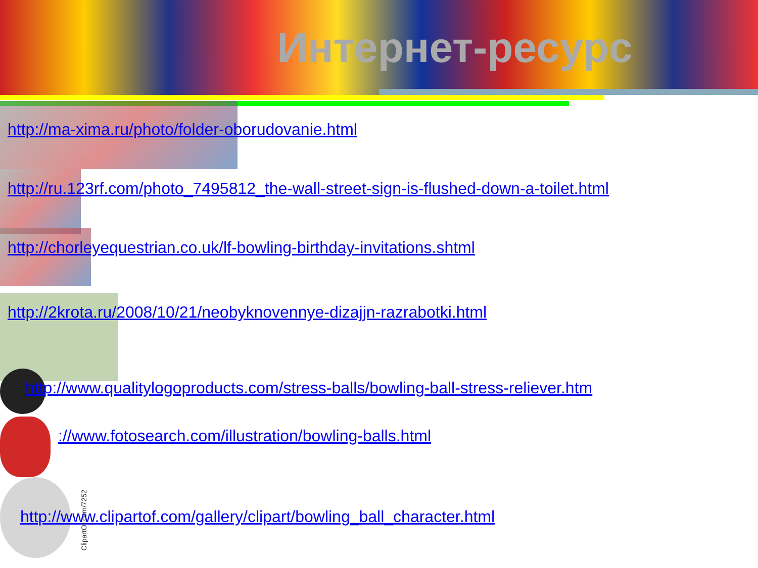Интернет-ресурс
http://ma-xima.ru/photo/folder-oborudovanie.html
http://ru.123rf.com/photo_7495812_the-wall-street-sign-is-flushed-down-a-toilet.html
http://chorleyequestrian.co.uk/lf-bowling-birthday-invitations.shtml
http://2krota.ru/2008/10/21/neobyknovennye-dizajjn-razrabotki.html
http://www.qualitylogoproducts.com/stress-balls/bowling-ball-stress-reliever.htm
://www.fotosearch.com/illustration/bowling-balls.html
http://www.clipartof.com/gallery/clipart/bowling_ball_character.html
ClipartOf.com/7252